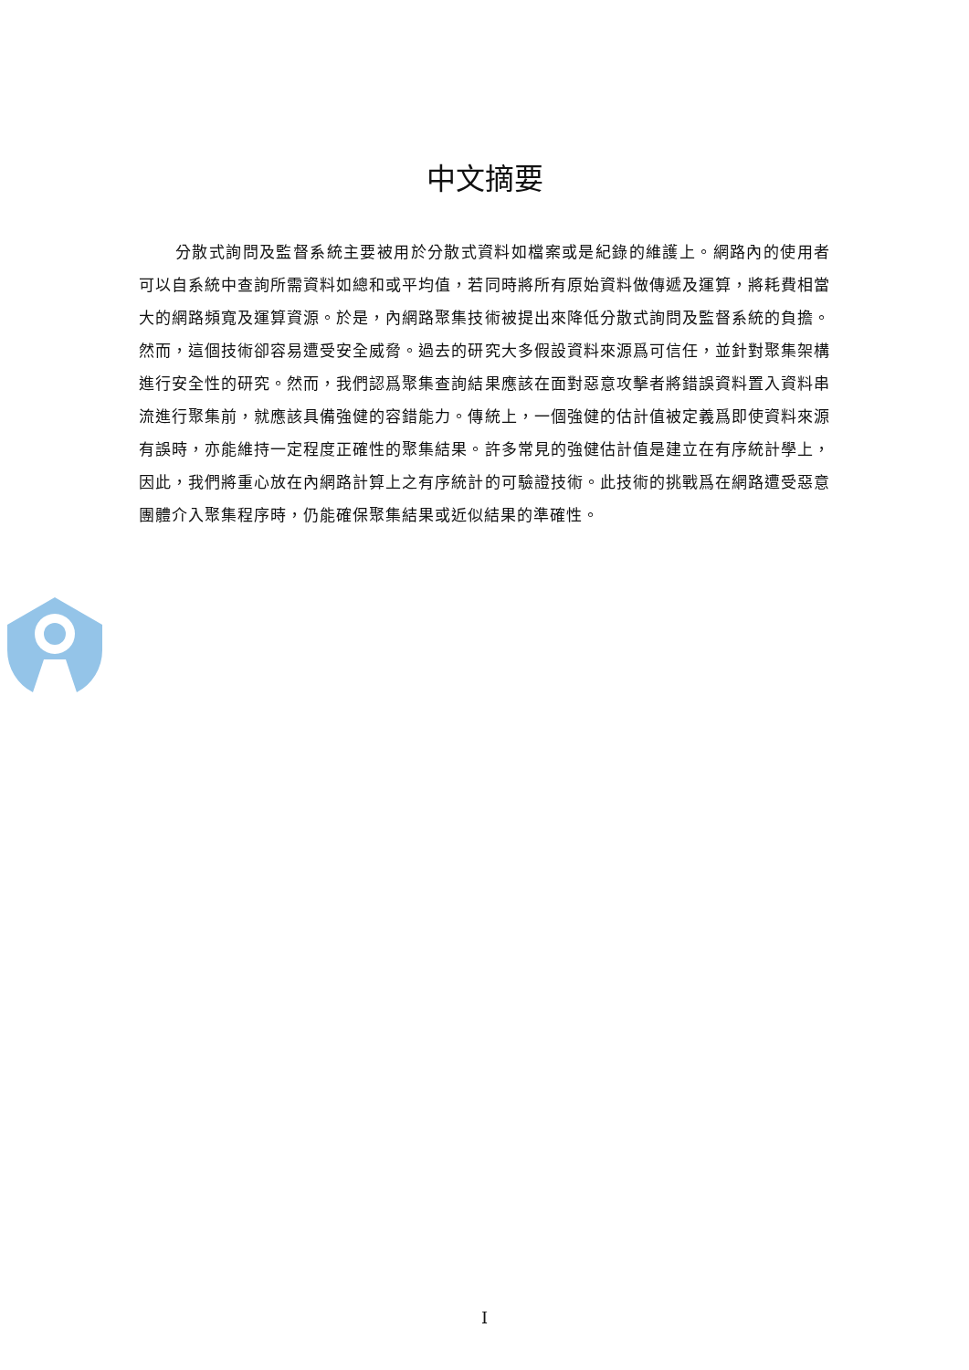中文摘要
分散式詢問及監督系統主要被用於分散式資料如檔案或是紀錄的維護上。網路內的使用者可以自系統中查詢所需資料如總和或平均值，若同時將所有原始資料做傳遞及運算，將耗費相當大的網路頻寬及運算資源。於是，內網路聚集技術被提出來降低分散式詢問及監督系統的負擔。然而，這個技術卻容易遭受安全威脅。過去的研究大多假設資料來源爲可信任，並針對聚集架構進行安全性的研究。然而，我們認爲聚集查詢結果應該在面對惡意攻擊者將錯誤資料置入資料串流進行聚集前，就應該具備強健的容錯能力。傳統上，一個強健的估計值被定義爲即使資料來源有誤時，亦能維持一定程度正確性的聚集結果。許多常見的強健估計值是建立在有序統計學上，因此，我們將重心放在內網路計算上之有序統計的可驗證技術。此技術的挑戰爲在網路遭受惡意團體介入聚集程序時，仍能確保聚集結果或近似結果的準確性。
I